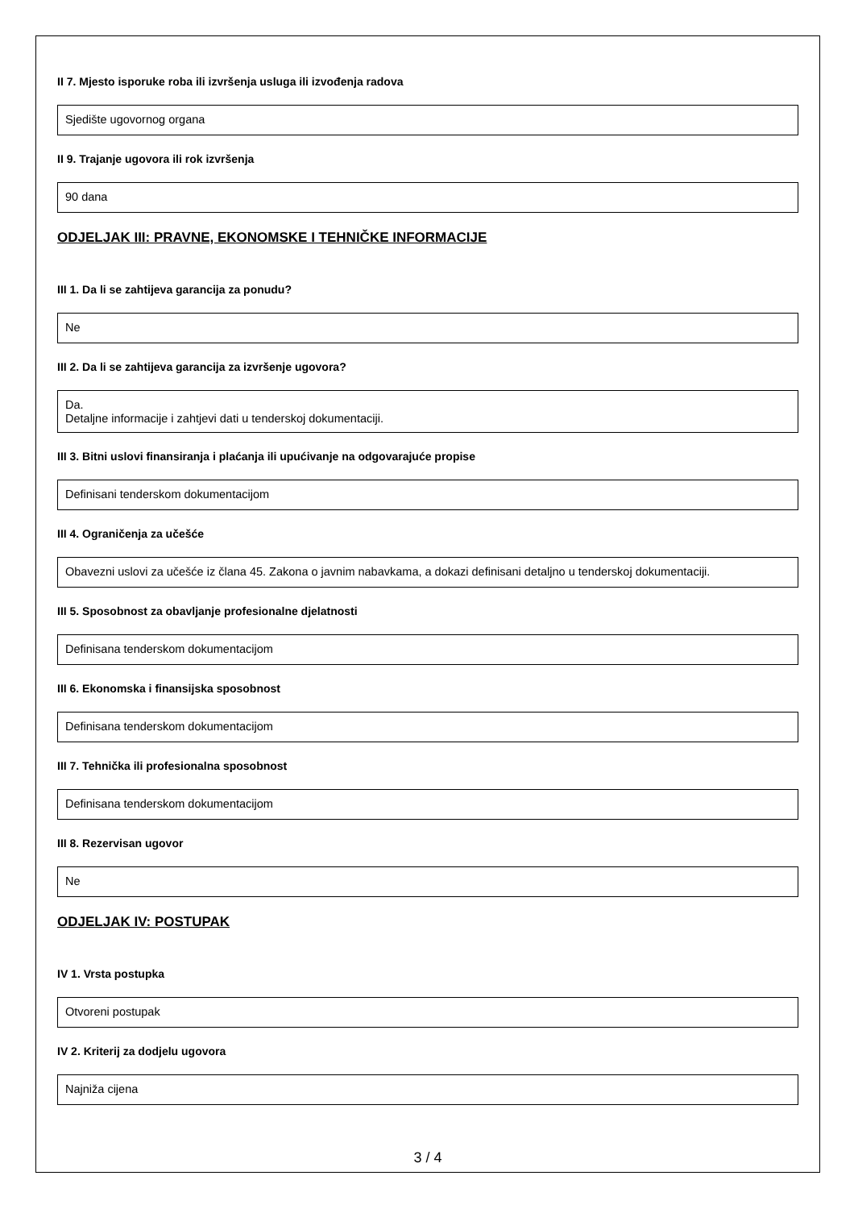II 7. Mjesto isporuke roba ili izvršenja usluga ili izvođenja radova
Sjedište ugovornog organa
II 9. Trajanje ugovora ili rok izvršenja
90 dana
ODJELJAK III: PRAVNE, EKONOMSKE I TEHNIČKE INFORMACIJE
III 1. Da li se zahtijeva garancija za ponudu?
Ne
III 2. Da li se zahtijeva garancija za izvršenje ugovora?
Da.
Detaljne informacije i zahtjevi dati u tenderskoj dokumentaciji.
III 3. Bitni uslovi finansiranja i plaćanja ili upućivanje na odgovarajuće propise
Definisani tenderskom dokumentacijom
III 4. Ograničenja za učešće
Obavezni uslovi za učešće iz člana 45. Zakona o javnim nabavkama, a dokazi definisani detaljno u tenderskoj dokumentaciji.
III 5. Sposobnost za obavljanje profesionalne djelatnosti
Definisana tenderskom dokumentacijom
III 6. Ekonomska i finansijska sposobnost
Definisana tenderskom dokumentacijom
III 7. Tehnička ili profesionalna sposobnost
Definisana tenderskom dokumentacijom
III 8. Rezervisan ugovor
Ne
ODJELJAK IV: POSTUPAK
IV 1. Vrsta postupka
Otvoreni postupak
IV 2. Kriterij za dodjelu ugovora
Najniža cijena
3 / 4